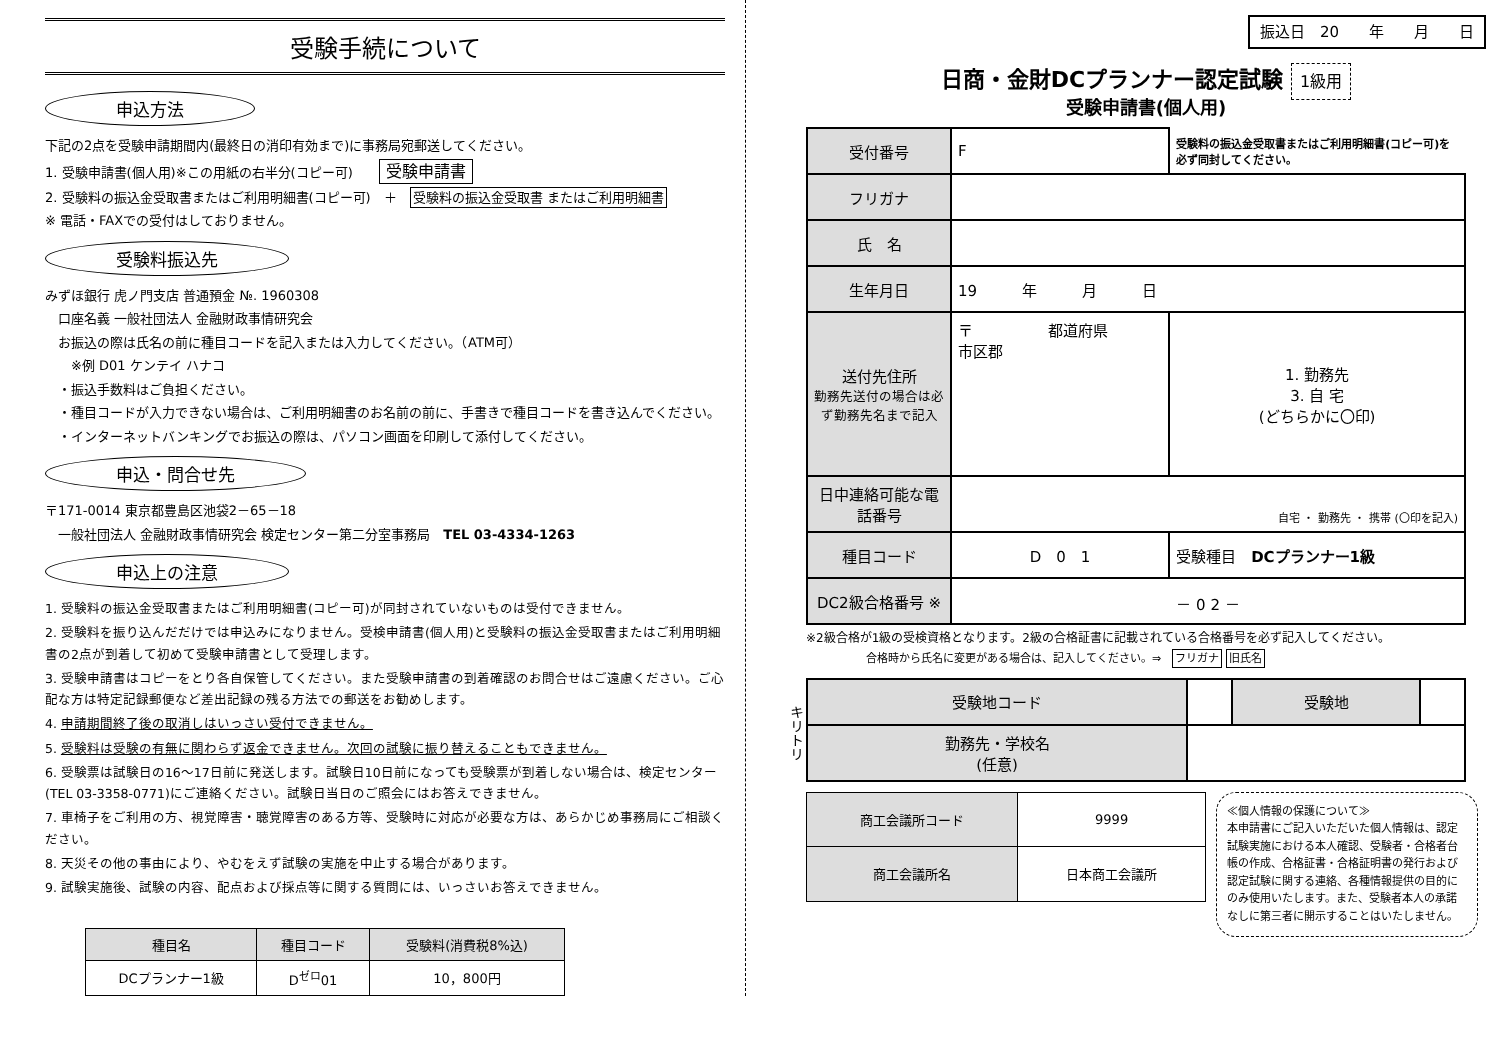受験手続について
申込方法
下記の2点を受験申請期間内(最終日の消印有効まで)に事務局宛郵送してください。
1. 受験申請書(個人用)※この用紙の右半分(コピー可)　　受験申請書
2. 受験料の振込金受取書またはご利用明細書(コピー可)　＋　受験料の振込金受取書 またはご利用明細書
※ 電話・FAXでの受付はしておりません。
受験料振込先
みずほ銀行 虎ノ門支店 普通預金 №. 1960308
　口座名義 一般社団法人 金融財政事情研究会
　お振込の際は氏名の前に種目コードを記入または入力してください。（ATM可）
　　※例 D01 ケンテイ ハナコ
　・振込手数料はご負担ください。
　・種目コードが入力できない場合は、ご利用明細書のお名前の前に、手書きで種目コードを書き込んでください。
　・インターネットバンキングでお振込の際は、パソコン画面を印刷して添付してください。
申込・問合せ先
〒171-0014 東京都豊島区池袋2－65－18
　一般社団法人 金融財政事情研究会 検定センター第二分室事務局　TEL 03-4334-1263
申込上の注意
1. 受験料の振込金受取書またはご利用明細書(コピー可)が同封されていないものは受付できません。
2. 受験料を振り込んだだけでは申込みになりません。受検申請書(個人用)と受験料の振込金受取書またはご利用明細書の2点が到着して初めて受験申請書として受理します。
3. 受験申請書はコピーをとり各自保管してください。また受験申請書の到着確認のお問合せはご遠慮ください。ご心配な方は特定記録郵便など差出記録の残る方法での郵送をお勧めします。
4. 申請期間終了後の取消しはいっさい受付できません。
5. 受験料は受験の有無に関わらず返金できません。次回の試験に振り替えることもできません。
6. 受験票は試験日の16～17日前に発送します。試験日10日前になっても受験票が到着しない場合は、検定センター(TEL 03-3358-0771)にご連絡ください。試験日当日のご照会にはお答えできません。
7. 車椅子をご利用の方、視覚障害・聴覚障害のある方等、受験時に対応が必要な方は、あらかじめ事務局にご相談ください。
8. 天災その他の事由により、やむをえず試験の実施を中止する場合があります。
9. 試験実施後、試験の内容、配点および採点等に関する質問には、いっさいお答えできません。
| 種目名 | 種目コード | 受験料(消費税8%込) |
| --- | --- | --- |
| DCプランナー1級 | D<sup>ゼロ</sup>01 | 10，800円 |
キリトリ
振込日　20　　年　　月　　日
日商・金財DCプランナー認定試験 1級用
受験申請書(個人用)
| 受付番号 | F | 受験料の振込金受取書またはご利用明細書(コピー可)を必ず同封してください。 |
| フリガナ | | |
| 氏 名 | | |
| 生年月日 | 19 年 月 日 | |
| 送付先住所 勤務先送付の場合は必ず勤務先名まで記入 | 〒 都道府県 市区郡 | 1. 勤務先 3. 自 宅 (どちらかに〇印) |
| 日中連絡可能な電話番号 | 自宅 ・ 勤務先 ・ 携帯 (〇印を記入) | |
| 種目コード | D 0 1 | 受験種目 DCプランナー1級 |
| DC2級合格番号 ※ | － 0 2 － | |
※2級合格が1級の受検資格となります。2級の合格証書に記載されている合格番号を必ず記入してください。
合格時から氏名に変更がある場合は、記入してください。⇒　フリガナ 旧氏名
| 受験地コード | | 受験地 | |
| 勤務先・学校名 (任意) | | | |
| 商工会議所コード | 9999 |
| 商工会議所名 | 日本商工会議所 |
≪個人情報の保護について≫
本申請書にご記入いただいた個人情報は、認定試験実施における本人確認、受験者・合格者台帳の作成、合格証書・合格証明書の発行および認定試験に関する連絡、各種情報提供の目的にのみ使用いたします。また、受験者本人の承諾なしに第三者に開示することはいたしません。